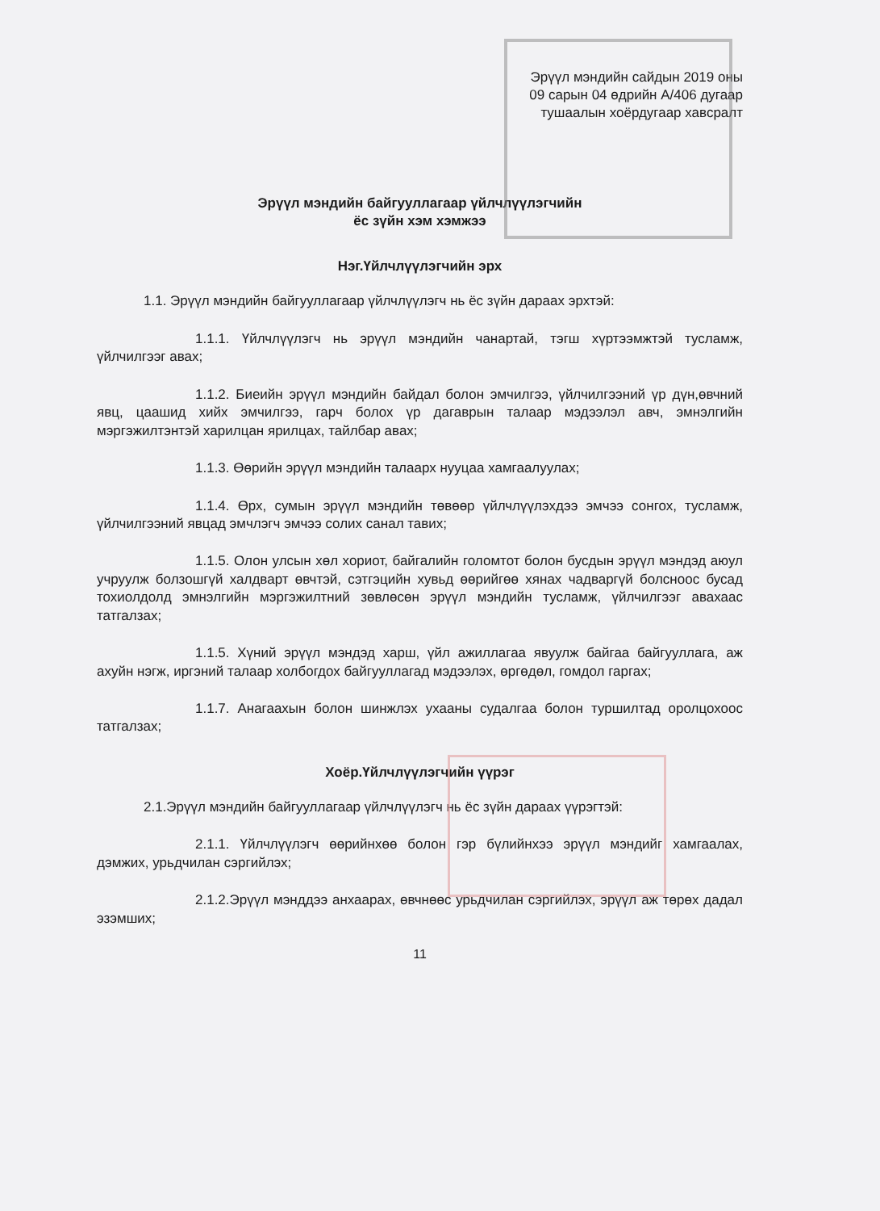Эрүүл мэндийн сайдын 2019 оны
09 сарын 04 өдрийн А/406 дугаар
тушаалын хоёрдугаар хавсралт
Эрүүл мэндийн байгууллагаар үйлчлүүлэгчийн
ёс зүйн хэм хэмжээ
Нэг.Үйлчлүүлэгчийн эрх
1.1. Эрүүл мэндийн байгууллагаар үйлчлүүлэгч нь ёс зүйн дараах эрхтэй:
1.1.1. Үйлчлүүлэгч нь эрүүл мэндийн чанартай, тэгш хүртээмжтэй тусламж, үйлчилгээг авах;
1.1.2. Биеийн эрүүл мэндийн байдал болон эмчилгээ, үйлчилгээний үр дүн,өвчний явц, цаашид хийх эмчилгээ, гарч болох үр дагаврын талаар мэдээлэл авч, эмнэлгийн мэргэжилтэнтэй харилцан ярилцах, тайлбар авах;
1.1.3. Өөрийн эрүүл мэндийн талаарх нууцаа хамгаалуулах;
1.1.4. Өрх, сумын эрүүл мэндийн төвөөр үйлчлүүлэхдээ эмчээ сонгох, тусламж, үйлчилгээний явцад эмчлэгч эмчээ солих санал тавих;
1.1.5. Олон улсын хөл хориот, байгалийн голомтот болон бусдын эрүүл мэндэд аюул учруулж болзошгүй халдварт өвчтэй, сэтгэцийн хувьд өөрийгөө хянах чадваргүй болсноос бусад тохиолдолд эмнэлгийн мэргэжилтний зөвлөсөн эрүүл мэндийн тусламж, үйлчилгээг авахаас татгалзах;
1.1.5. Хүний эрүүл мэндэд харш, үйл ажиллагаа явуулж байгаа байгууллага, аж ахуйн нэгж, иргэний талаар холбогдох байгууллагад мэдээлэх, өргөдөл, гомдол гаргах;
1.1.7. Анагаахын болон шинжлэх ухааны судалгаа болон туршилтад оролцохоос татгалзах;
Хоёр.Үйлчлүүлэгчийн үүрэг
2.1.Эрүүл мэндийн байгууллагаар үйлчлүүлэгч нь ёс зүйн дараах үүрэгтэй:
2.1.1. Үйлчлүүлэгч өөрийнхөө болон гэр бүлийнхээ эрүүл мэндийг хамгаалах, дэмжих, урьдчилан сэргийлэх;
2.1.2.Эрүүл мэнддээ анхаарах, өвчнөөс урьдчилан сэргийлэх, эрүүл аж төрөх дадал эзэмших;
11